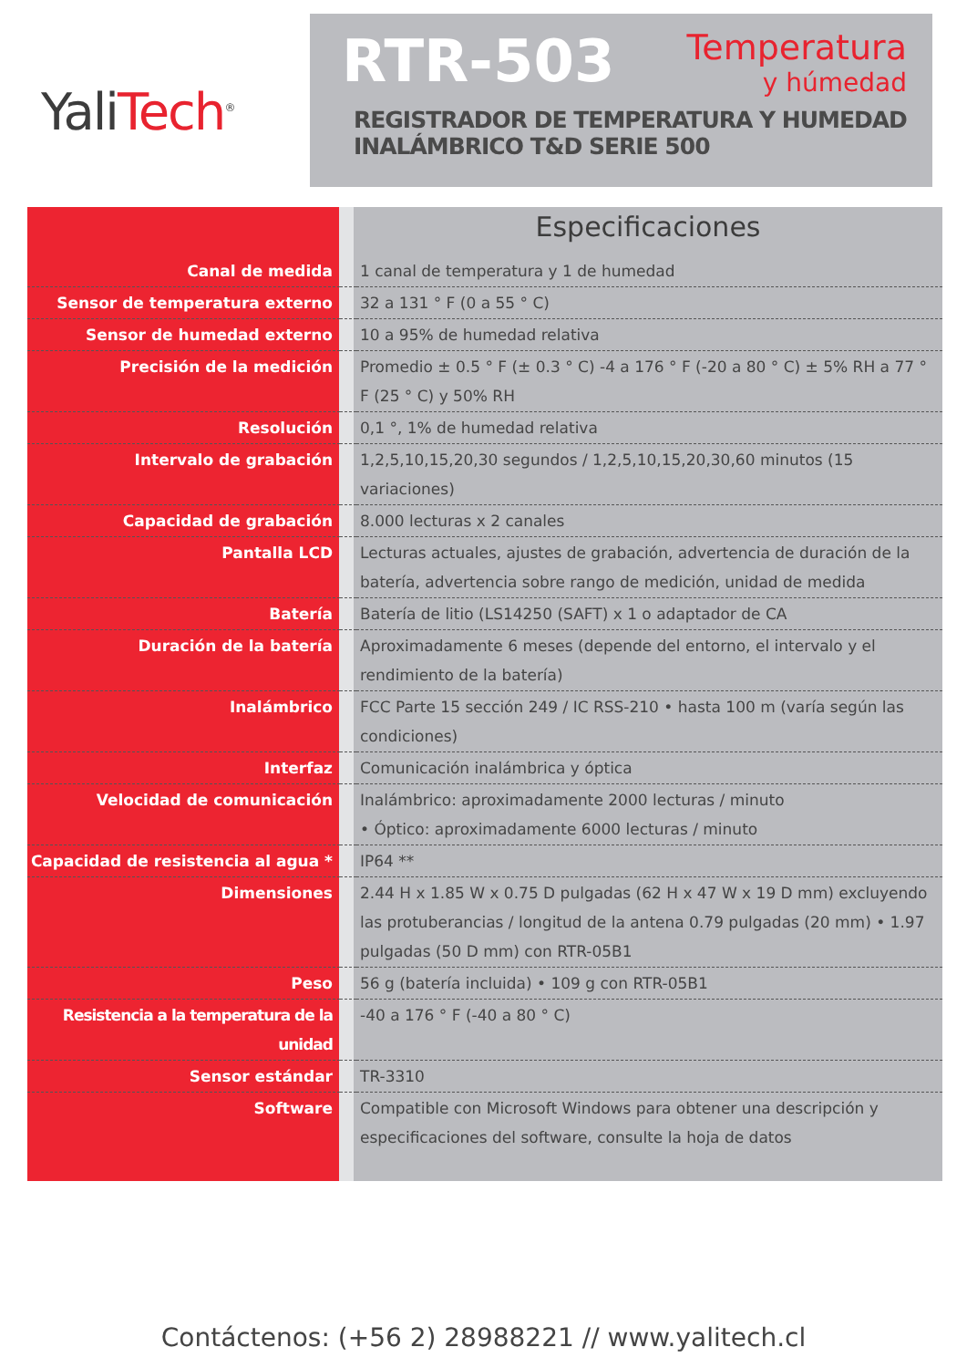YaliTech<sup>®</sup>
RTR-503 Temperatura y húmedad
REGISTRADOR DE TEMPERATURA Y HUMEDAD
INALÁMBRICO T&D SERIE 500
Especificaciones
| Canal de medida | | 1 canal de temperatura y 1 de humedad |
| Sensor de temperatura externo | | 32 a 131 ° F (0 a 55 ° C) |
| Sensor de humedad externo | | 10 a 95% de humedad relativa |
| Precisión de la medición | | Promedio ± 0.5 ° F (± 0.3 ° C) -4 a 176 ° F (-20 a 80 ° C) ± 5% RH a 77 ° F (25 ° C) y 50% RH |
| Resolución | | 0,1 °, 1% de humedad relativa |
| Intervalo de grabación | | 1,2,5,10,15,20,30 segundos / 1,2,5,10,15,20,30,60 minutos (15 variaciones) |
| Capacidad de grabación | | 8.000 lecturas x 2 canales |
| Pantalla LCD | | Lecturas actuales, ajustes de grabación, advertencia de duración de la batería, advertencia sobre rango de medición, unidad de medida |
| Batería | | Batería de litio (LS14250 (SAFT) x 1 o adaptador de CA |
| Duración de la batería | | Aproximadamente 6 meses (depende del entorno, el intervalo y el rendimiento de la batería) |
| Inalámbrico | | FCC Parte 15 sección 249 / IC RSS-210 • hasta 100 m (varía según las condiciones) |
| Interfaz | | Comunicación inalámbrica y óptica |
| Velocidad de comunicación | | Inalámbrico: aproximadamente 2000 lecturas / minuto • Óptico: aproximadamente 6000 lecturas / minuto |
| Capacidad de resistencia al agua * | | IP64 ** |
| Dimensiones | | 2.44 H x 1.85 W x 0.75 D pulgadas (62 H x 47 W x 19 D mm) excluyendo las protuberancias / longitud de la antena 0.79 pulgadas (20 mm) • 1.97 pulgadas (50 D mm) con RTR-05B1 |
| Peso | | 56 g (batería incluida) • 109 g con RTR-05B1 |
| Resistencia a la temperatura de la unidad | | -40 a 176 ° F (-40 a 80 ° C) |
| Sensor estándar | | TR-3310 |
| Software | | Compatible con Microsoft Windows para obtener una descripción y especificaciones del software, consulte la hoja de datos |
Contáctenos: (+56 2) 28988221 // www.yalitech.cl